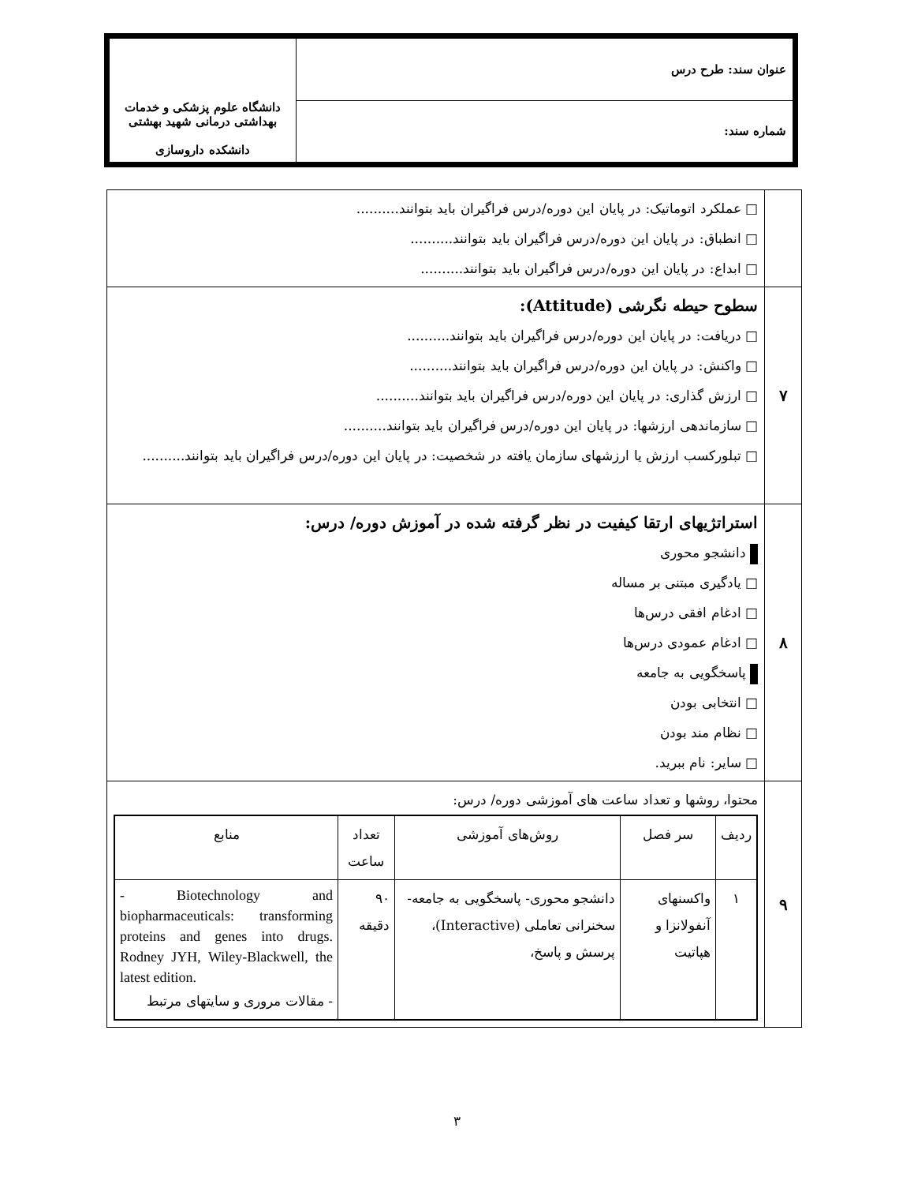| عنوان سند: طرح درس | دانشگاه علوم پزشکی و خدمات بهداشتی درمانی شهید بهشتی دانشکده داروسازی |
| شماره سند: | |
| | □ عملکرد اتوماتیک: در پایان این دوره/درس فراگیران باید بتوانند.......... □ انطباق: در پایان این دوره/درس فراگیران باید بتوانند.......... □ ابداع: در پایان این دوره/درس فراگیران باید بتوانند.......... |
| ۷ | سطوح حیطه نگرشی (Attitude): □ دریافت: در پایان این دوره/درس فراگیران باید بتوانند.......... □ واکنش: در پایان این دوره/درس فراگیران باید بتوانند.......... □ ارزش گذاری: در پایان این دوره/درس فراگیران باید بتوانند.......... □ سازماندهی ارزشها: در پایان این دوره/درس فراگیران باید بتوانند.......... □ تبلورکسب ارزش یا ارزشهای سازمان یافته در شخصیت: در پایان این دوره/درس فراگیران باید بتوانند.......... |
| ۸ | استراتژیهای ارتقا کیفیت در نظر گرفته شده در آموزش دوره/ درس: دانشجو محوری □ یادگیری مبتنی بر مساله □ ادغام افقی درس‌ها □ ادغام عمودی درس‌ها پاسخگویی به جامعه □ انتخابی بودن □ نظام مند بودن □ سایر: نام ببرید. |
| ۹ | محتوا، روشها و تعداد ساعت های آموزشی دوره/ درس: / ردیف / سر فصل / روش‌های آموزشی / تعداد ساعت / منابع / / --- / --- / --- / --- / --- / / ۱ / واکسنهای آنفولانزا و هپاتیت / دانشجو محوری- پاسخگویی به جامعه- سخنرانی تعاملی (Interactive)، پرسش و پاسخ، / ۹۰ دقیقه / - Biotechnology and biopharmaceuticals: transforming proteins and genes into drugs. Rodney JYH, Wiley-Blackwell, the latest edition. - مقالات مروری و سایتهای مرتبط / |
۳